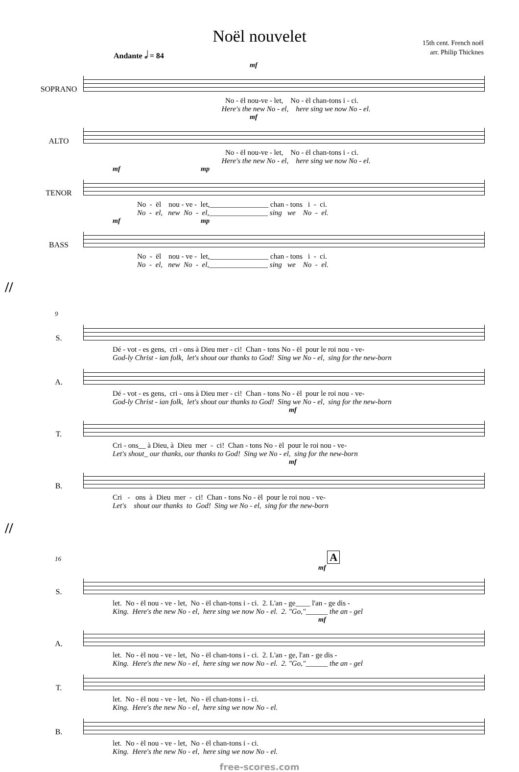Noël nouvelet
15th cent. French noël
arr. Philip Thicknes
Andante 𝅗𝅥 = 84
mf
SOPRANO
No - ël nou-ve - let, No - ël chan-tons i - ci. Here's the new No - el, here sing we now No - el.
mf
ALTO
No - ël nou-ve - let, No - ël chan-tons i - ci. Here's the new No - el, here sing we now No - el.
mf mp
TENOR
No - ël nou - ve - let,________________ chan - tons i - ci. No - el, new No - el,________________ sing we No - el.
mf mp
BASS
No - ël nou - ve - let,________________ chan - tons i - ci. No - el, new No - el,________________ sing we No - el.
//
9
S.
Dé - vot - es gens, cri - ons à Dieu mer - ci! Chan - tons No - ël pour le roi nou - ve- God-ly Christ - ian folk, let's shout our thanks to God! Sing we No - el, sing for the new-born
A.
Dé - vot - es gens, cri - ons à Dieu mer - ci! Chan - tons No - ël pour le roi nou - ve- God-ly Christ - ian folk, let's shout our thanks to God! Sing we No - el, sing for the new-born
mf
T.
Cri - ons__ à Dieu, à Dieu mer - ci! Chan - tons No - ël pour le roi nou - ve- Let's shout_ our thanks, our thanks to God! Sing we No - el, sing for the new-born
mf
B.
Cri - ons à Dieu mer - ci! Chan - tons No - ël pour le roi nou - ve- Let's shout our thanks to God! Sing we No - el, sing for the new-born
//
16 A
mf
S.
let. No - ël nou - ve - let, No - ël chan-tons i - ci. 2. L'an - ge____ l'an - ge dis - King. Here's the new No - el, here sing we now No - el. 2. "Go,"______ the an - gel
mf
A.
let. No - ël nou - ve - let, No - ël chan-tons i - ci. 2. L'an - ge, l'an - ge dis - King. Here's the new No - el, here sing we now No - el. 2. "Go,"______ the an - gel
T.
let. No - ël nou - ve - let, No - ël chan-tons i - ci. King. Here's the new No - el, here sing we now No - el.
B.
let. No - ël nou - ve - let, No - ël chan-tons i - ci. King. Here's the new No - el, here sing we now No - el.
free-scores.com